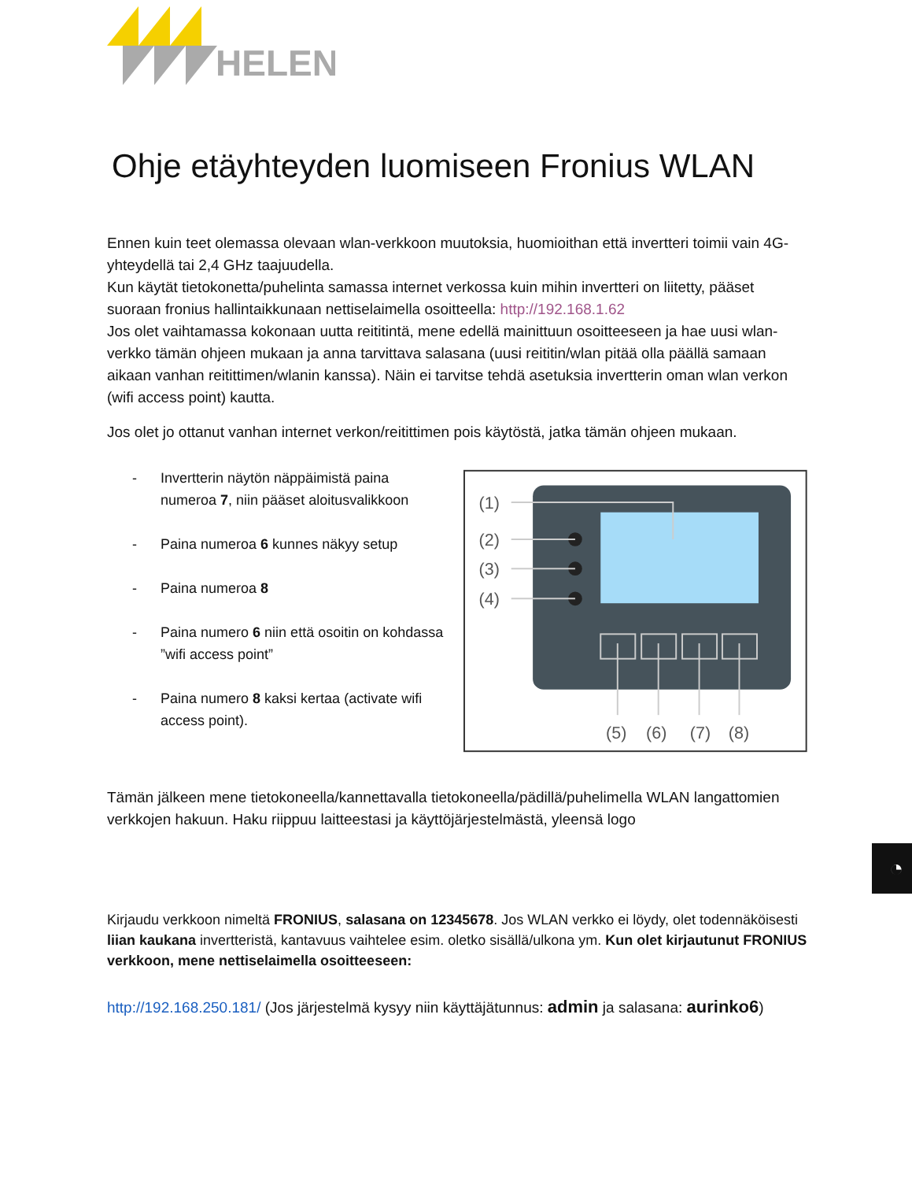HELEN
Ohje etäyhteyden luomiseen Fronius WLAN
Ennen kuin teet olemassa olevaan wlan-verkkoon muutoksia, huomioithan että invertteri toimii vain 4G-yhteydellä tai 2,4 GHz taajuudella.
Kun käytät tietokonetta/puhelinta samassa internet verkossa kuin mihin invertteri on liitetty, pääset suoraan fronius hallintaikkunaan nettiselaimella osoitteella: http://192.168.1.62
Jos olet vaihtamassa kokonaan uutta reititintä, mene edellä mainittuun osoitteeseen ja hae uusi wlan-verkko tämän ohjeen mukaan ja anna tarvittava salasana (uusi reititin/wlan pitää olla päällä samaan aikaan vanhan reitittimen/wlanin kanssa). Näin ei tarvitse tehdä asetuksia invertterin oman wlan verkon (wifi access point) kautta.
Jos olet jo ottanut vanhan internet verkon/reitittimen pois käytöstä, jatka tämän ohjeen mukaan.
- Invertterin näytön näppäimistä paina numeroa 7, niin pääset aloitusvalikkoon
- Paina numeroa 6 kunnes näkyy setup
- Paina numeroa 8
- Paina numero 6 niin että osoitin on kohdassa ”wifi access point”
- Paina numero 8 kaksi kertaa (activate wifi access point).
(1)
(2)
(3)
(4)
(5)
(6)
(7)
(8)
Tämän jälkeen mene tietokoneella/kannettavalla tietokoneella/pädillä/puhelimella WLAN langattomien verkkojen hakuun. Haku riippuu laitteestasi ja käyttöjärjestelmästä, yleensä logo
◔
Kirjaudu verkkoon nimeltä FRONIUS, salasana on 12345678. Jos WLAN verkko ei löydy, olet todennäköisesti liian kaukana invertteristä, kantavuus vaihtelee esim. oletko sisällä/ulkona ym. Kun olet kirjautunut FRONIUS verkkoon, mene nettiselaimella osoitteeseen:
http://192.168.250.181/ (Jos järjestelmä kysyy niin käyttäjätunnus: admin ja salasana: aurinko6)